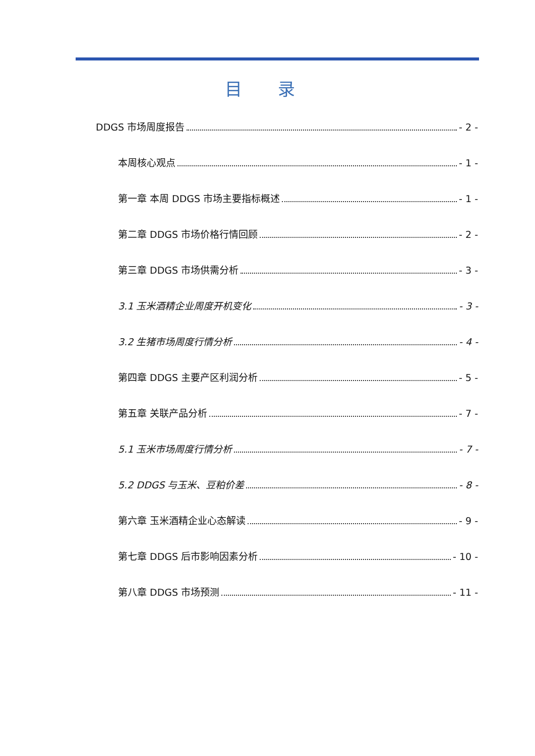目 录
DDGS 市场周度报告 - 2 -
本周核心观点 - 1 -
第一章 本周 DDGS 市场主要指标概述 - 1 -
第二章 DDGS 市场价格行情回顾 - 2 -
第三章 DDGS 市场供需分析 - 3 -
3.1 玉米酒精企业周度开机变化 - 3 -
3.2 生猪市场周度行情分析 - 4 -
第四章 DDGS 主要产区利润分析 - 5 -
第五章 关联产品分析 - 7 -
5.1 玉米市场周度行情分析 - 7 -
5.2 DDGS 与玉米、豆粕价差 - 8 -
第六章 玉米酒精企业心态解读 - 9 -
第七章 DDGS 后市影响因素分析 - 10 -
第八章 DDGS 市场预测 - 11 -